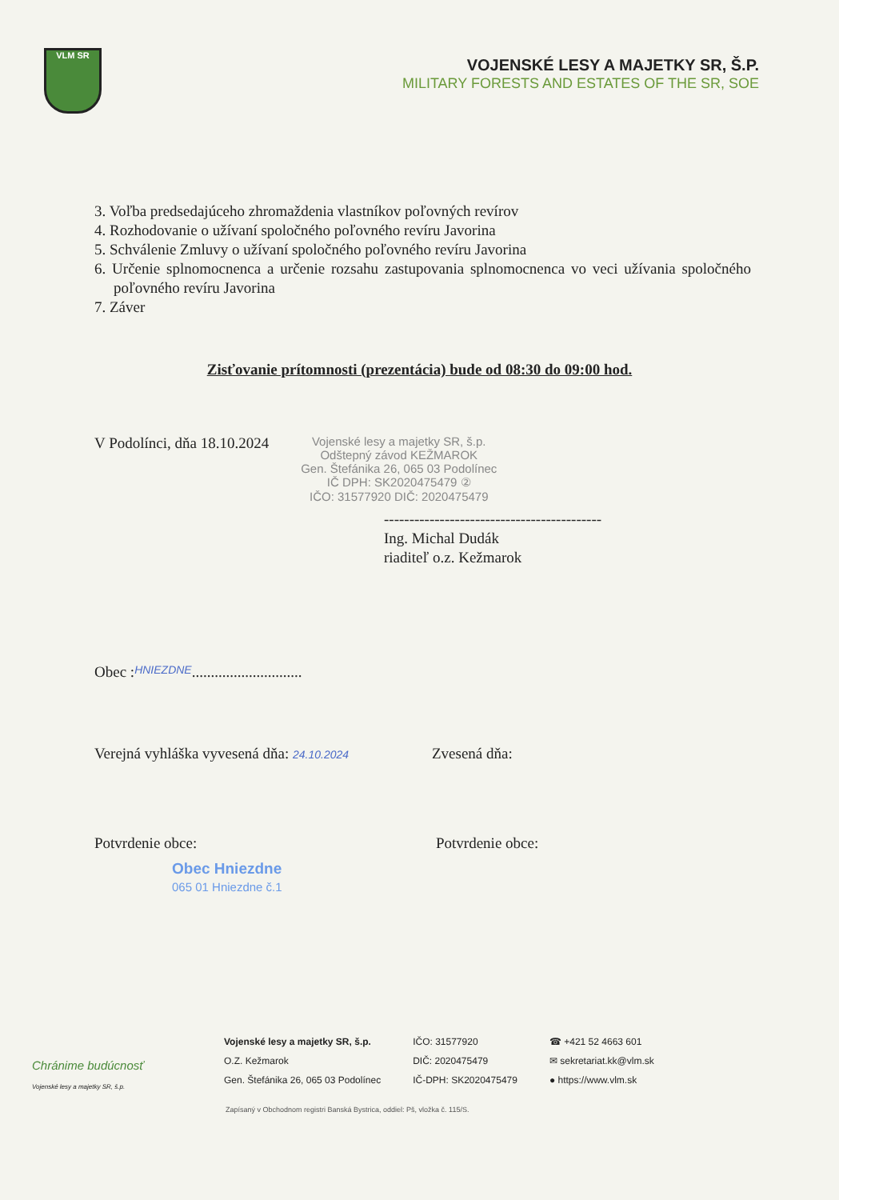VLM SR
VOJENSKÉ LESY A MAJETKY SR, Š.P.
MILITARY FORESTS AND ESTATES OF THE SR, SOE
3. Voľba predsedajúceho zhromaždenia vlastníkov poľovných revírov
4. Rozhodovanie o užívaní spoločného poľovného revíru Javorina
5. Schválenie Zmluvy o užívaní spoločného poľovného revíru Javorina
6. Určenie splnomocnenca a určenie rozsahu zastupovania splnomocnenca vo veci užívania spoločného poľovného revíru Javorina
7. Záver
Zisťovanie prítomnosti (prezentácia) bude od 08:30 do 09:00 hod.
V Podolínci, dňa 18.10.2024
Vojenské lesy a majetky SR, š.p.
Odštepný závod KEŽMAROK
Gen. Štefánika 26, 065 03 Podolínec
IČ DPH: SK2020475479 ②
IČO: 31577920 DIČ: 2020475479
-------------------------------------------
Ing. Michal Dudák
riaditeľ o.z. Kežmarok
Obec : HNIEZDNE.............................
Verejná vyhláška vyvesená dňa: 24.10.2024
Zvesená dňa:
Potvrdenie obce: Potvrdenie obce:
Obec Hniezdne
065 01 Hniezdne č.1
Chránime budúcnosť
Vojenské lesy a majetky SR, š.p.
Vojenské lesy a majetky SR, š.p.
O.Z. Kežmarok
Gen. Štefánika 26, 065 03 Podolínec
IČO: 31577920
DIČ: 2020475479
IČ-DPH: SK2020475479
☎ +421 52 4663 601
✉ sekretariat.kk@vlm.sk
● https://www.vlm.sk
Zapísaný v Obchodnom registri Banská Bystrica, oddiel: Pš, vložka č. 115/S.